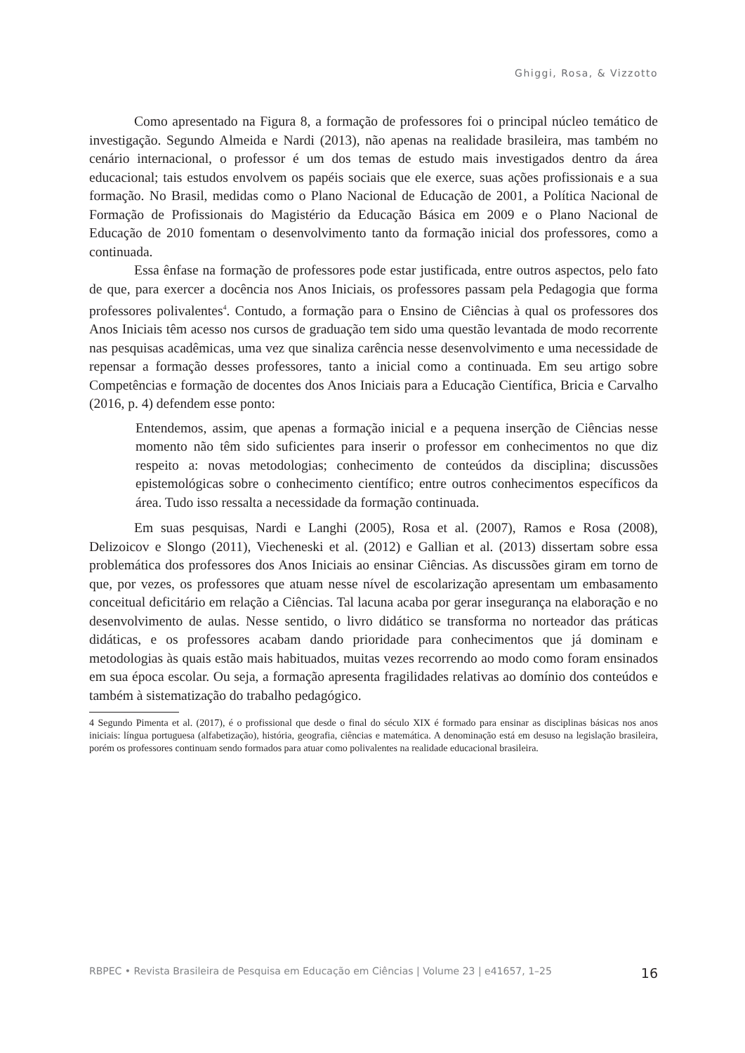Ghiggi, Rosa, & Vizzotto
Como apresentado na Figura 8, a formação de professores foi o principal núcleo temático de investigação. Segundo Almeida e Nardi (2013), não apenas na realidade brasileira, mas também no cenário internacional, o professor é um dos temas de estudo mais investigados dentro da área educacional; tais estudos envolvem os papéis sociais que ele exerce, suas ações profissionais e a sua formação. No Brasil, medidas como o Plano Nacional de Educação de 2001, a Política Nacional de Formação de Profissionais do Magistério da Educação Básica em 2009 e o Plano Nacional de Educação de 2010 fomentam o desenvolvimento tanto da formação inicial dos professores, como a continuada.
Essa ênfase na formação de professores pode estar justificada, entre outros aspectos, pelo fato de que, para exercer a docência nos Anos Iniciais, os professores passam pela Pedagogia que forma professores polivalentes<sup>4</sup>. Contudo, a formação para o Ensino de Ciências à qual os professores dos Anos Iniciais têm acesso nos cursos de graduação tem sido uma questão levantada de modo recorrente nas pesquisas acadêmicas, uma vez que sinaliza carência nesse desenvolvimento e uma necessidade de repensar a formação desses professores, tanto a inicial como a continuada. Em seu artigo sobre Competências e formação de docentes dos Anos Iniciais para a Educação Científica, Bricia e Carvalho (2016, p. 4) defendem esse ponto:
Entendemos, assim, que apenas a formação inicial e a pequena inserção de Ciências nesse momento não têm sido suficientes para inserir o professor em conhecimentos no que diz respeito a: novas metodologias; conhecimento de conteúdos da disciplina; discussões epistemológicas sobre o conhecimento científico; entre outros conhecimentos específicos da área. Tudo isso ressalta a necessidade da formação continuada.
Em suas pesquisas, Nardi e Langhi (2005), Rosa et al. (2007), Ramos e Rosa (2008), Delizoicov e Slongo (2011), Viecheneski et al. (2012) e Gallian et al. (2013) dissertam sobre essa problemática dos professores dos Anos Iniciais ao ensinar Ciências. As discussões giram em torno de que, por vezes, os professores que atuam nesse nível de escolarização apresentam um embasamento conceitual deficitário em relação a Ciências. Tal lacuna acaba por gerar insegurança na elaboração e no desenvolvimento de aulas. Nesse sentido, o livro didático se transforma no norteador das práticas didáticas, e os professores acabam dando prioridade para conhecimentos que já dominam e metodologias às quais estão mais habituados, muitas vezes recorrendo ao modo como foram ensinados em sua época escolar. Ou seja, a formação apresenta fragilidades relativas ao domínio dos conteúdos e também à sistematização do trabalho pedagógico.
4 Segundo Pimenta et al. (2017), é o profissional que desde o final do século XIX é formado para ensinar as disciplinas básicas nos anos iniciais: língua portuguesa (alfabetização), história, geografia, ciências e matemática. A denominação está em desuso na legislação brasileira, porém os professores continuam sendo formados para atuar como polivalentes na realidade educacional brasileira.
RBPEC • Revista Brasileira de Pesquisa em Educação em Ciências | Volume 23 | e41657, 1–25 16